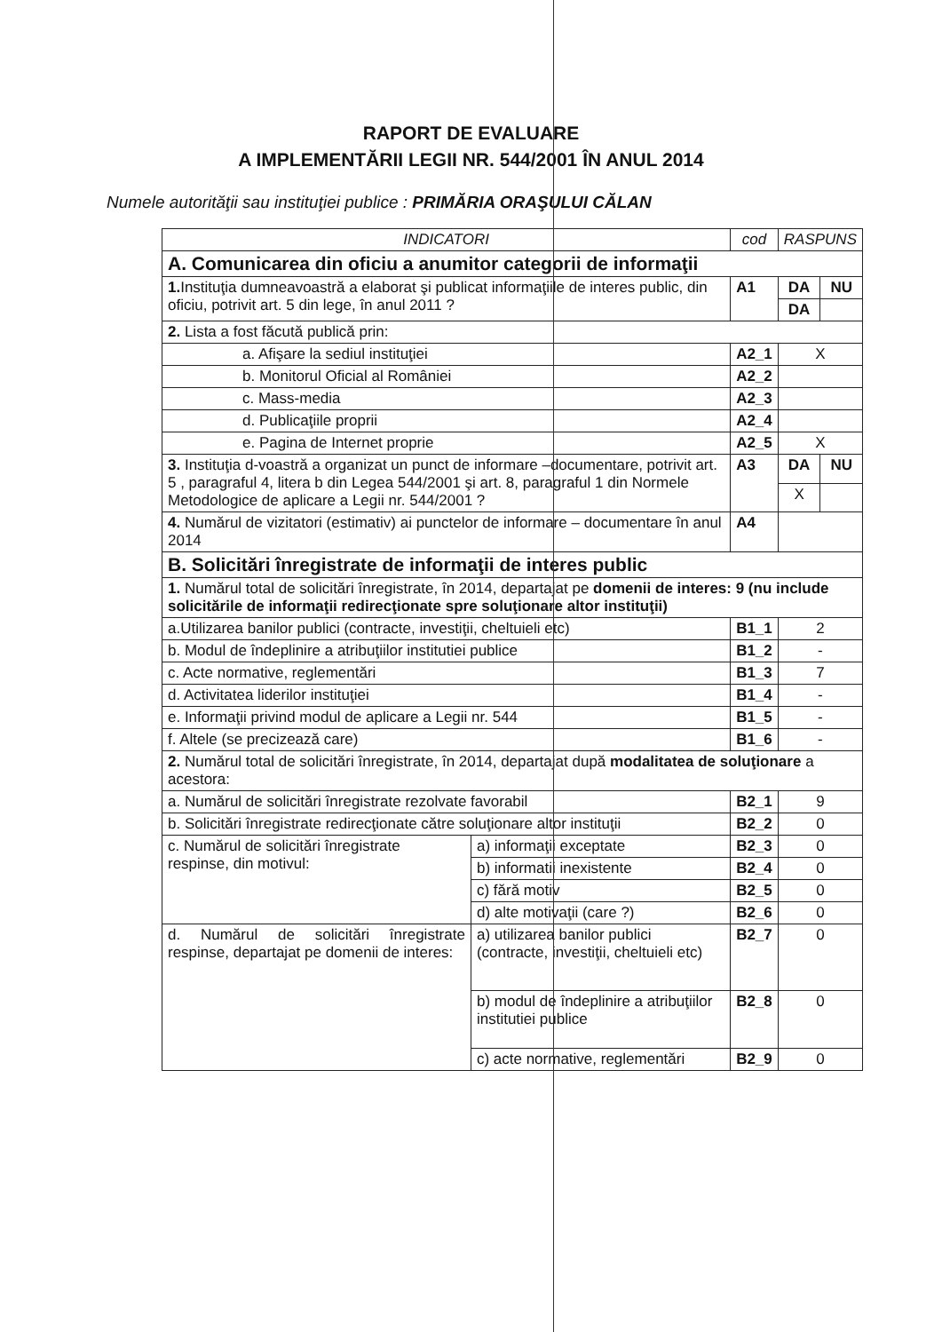RAPORT DE EVALUARE
A IMPLEMENTĂRII LEGII NR. 544/2001 ÎN ANUL 2014
Numele autorităţii sau instituţiei publice : PRIMĂRIA ORAŞULUI CĂLAN
| INDICATORI | | cod | RASPUNS | |
| --- | --- | --- | --- | --- |
| A. Comunicarea din oficiu a anumitor categorii de informaţii | | | | |
| 1. Instituţia dumneavoastră a elaborat şi publicat informaţiile de interes public, din oficiu, potrivit art. 5 din lege, în anul 2011 ? | | A1 | DA | NU |
| | | | DA | |
| 2. Lista a fost făcută publică prin: | | | | |
| a. Afişare la sediul instituţiei | | A2_1 | X | |
| b. Monitorul Oficial al României | | A2_2 | | |
| c. Mass-media | | A2_3 | | |
| d. Publicaţiile proprii | | A2_4 | | |
| e. Pagina de Internet proprie | | A2_5 | X | |
| 3. Instituţia d-voastră a organizat un punct de informare –documentare, potrivit art. 5 , paragraful 4, litera b din Legea 544/2001 şi art. 8, paragraful 1 din Normele Metodologice de aplicare a Legii nr. 544/2001 ? | | A3 | DA | NU |
| | | | X | |
| 4. Numărul de vizitatori (estimativ) ai punctelor de informare – documentare în anul 2014 | | A4 | | |
| B. Solicitări înregistrate de informaţii de interes public | | | | |
| 1. Numărul total de solicitări înregistrate, în 2014, departajat pe domenii de interes: 9 (nu include solicitările de informaţii redirecţionate spre soluţionare altor instituţii) | | | | |
| a.Utilizarea banilor publici (contracte, investiţii, cheltuieli etc) | | B1_1 | 2 | |
| b. Modul de îndeplinire a atribuţiilor institutiei publice | | B1_2 | - | |
| c. Acte normative, reglementări | | B1_3 | 7 | |
| d. Activitatea liderilor instituţiei | | B1_4 | - | |
| e. Informaţii privind modul de aplicare a Legii nr. 544 | | B1_5 | - | |
| f. Altele (se precizează care) | | B1_6 | - | |
| 2. Numărul total de solicitări înregistrate, în 2014, departajat după modalitatea de soluţionare a acestora: | | | | |
| a. Numărul de solicitări înregistrate rezolvate favorabil | | B2_1 | 9 | |
| b. Solicitări înregistrate redirecţionate către soluţionare altor instituţii | | B2_2 | 0 | |
| c. Numărul de solicitări înregistrate respinse, din motivul: | a) informaţii exceptate | B2_3 | 0 | |
| | b) informatii inexistente | B2_4 | 0 | |
| | c) fără motiv | B2_5 | 0 | |
| | d) alte motivaţii (care ?) | B2_6 | 0 | |
| d. Numărul de solicitări înregistrate respinse, departajat pe domenii de interes: | a) utilizarea banilor publici (contracte, investiţii, cheltuieli etc) | B2_7 | 0 | |
| | b) modul de îndeplinire a atribuţiilor institutiei publice | B2_8 | 0 | |
| | c) acte normative, reglementări | B2_9 | 0 | |